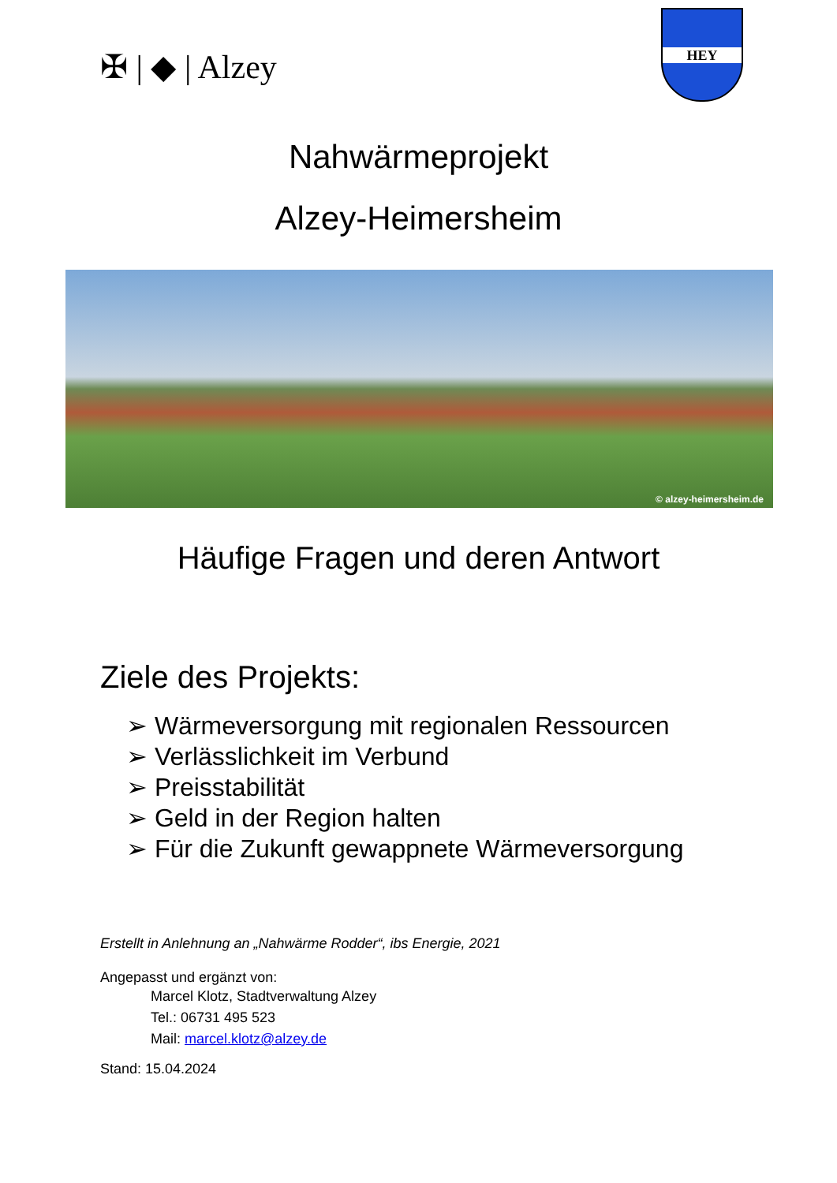✠ | ◆ | Alzey
HEY
Nahwärmeprojekt
Alzey-Heimersheim
© alzey-heimersheim.de
Häufige Fragen und deren Antwort
Ziele des Projekts:
➢ Wärmeversorgung mit regionalen Ressourcen
➢ Verlässlichkeit im Verbund
➢ Preisstabilität
➢ Geld in der Region halten
➢ Für die Zukunft gewappnete Wärmeversorgung
Erstellt in Anlehnung an „Nahwärme Rodder“, ibs Energie, 2021
Angepasst und ergänzt von:
Marcel Klotz, Stadtverwaltung Alzey
Tel.: 06731 495 523
Mail: marcel.klotz@alzey.de
Stand: 15.04.2024